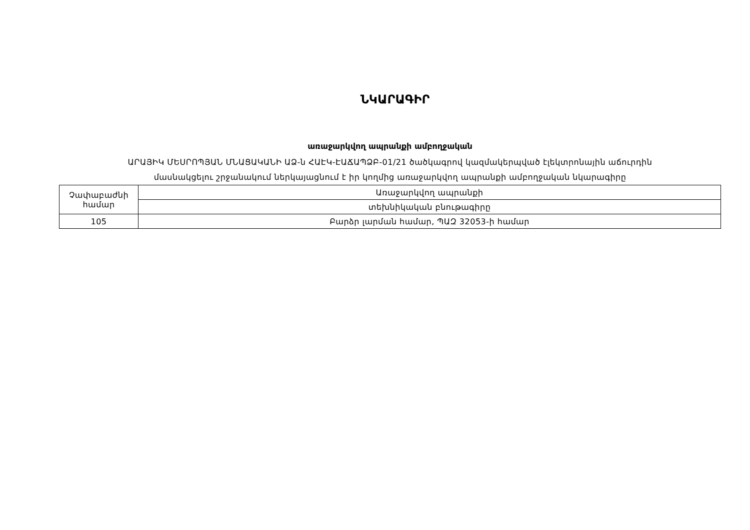ՆԿԱՐԱԳԻՐ
առաջարկվող ապրանքի ամբողջական
ԱՐԱՅԻԿ ՄԵՍՐՈՊՅԱՆ ՄՆԱՑԱԿԱՆԻ ԱՁ-ն ՀԱԷԿ-ԷԱՃԱՊՁԲ-01/21 ծածկագրով կազմակերպված էլեկտրոնային աճուրդին
մասնակցելու շրջանակում ներկայացնում է իր կողմից առաջարկվող ապրանքի ամբողջական նկարագիրը
| Չափաբաժնի համար | Առաջարկվող ապրանքի |
| | տեխնիկական բնութագիրը |
| 105 | Բարձր լարման համար, ՊԱԶ 32053-ի համար |